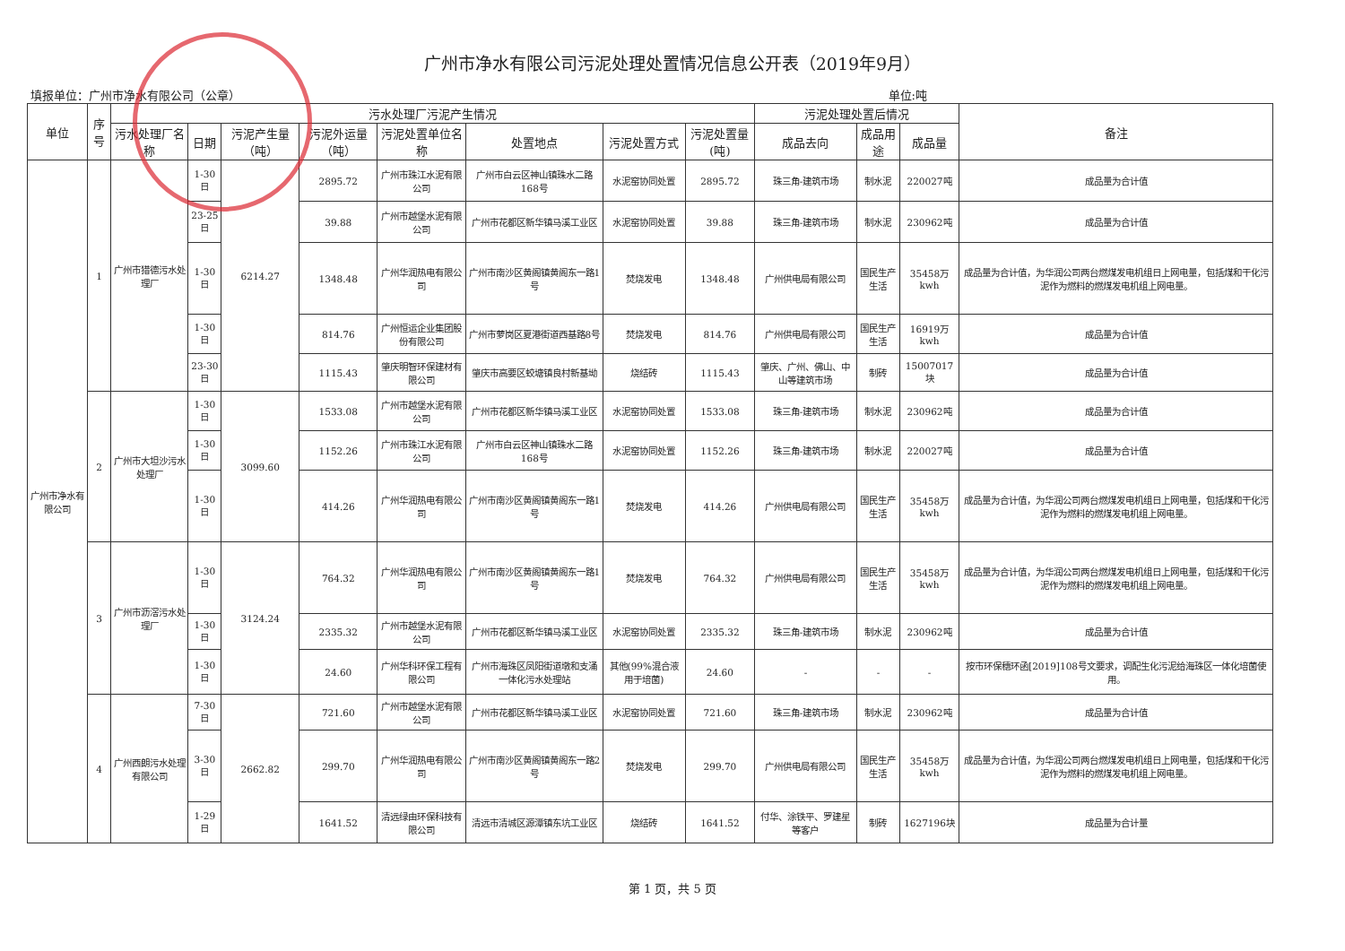广州市净水有限公司污泥处理处置情况信息公开表（2019年9月）
填报单位：广州市净水有限公司（公章） 单位:吨
| 单位 | 序号 | 污水处理厂污泥产生情况 | | | | | | | | 污泥处理处置后情况 | | | 备注 |
| --- | --- | --- | --- | --- | --- | --- | --- | --- | --- | --- | --- | --- | --- |
| | | 污水处理厂名称 | 日期 | 污泥产生量（吨） | 污泥外运量（吨） | 污泥处置单位名称 | 处置地点 | 污泥处置方式 | 污泥处置量(吨) | 成品去向 | 成品用途 | 成品量 | |
| 广州市净水有限公司 | 1 | 广州市猎德污水处理厂 | 1-30日 | 6214.27 | 2895.72 | 广州市珠江水泥有限公司 | 广州市白云区神山镇珠水二路168号 | 水泥窑协同处置 | 2895.72 | 珠三角-建筑市场 | 制水泥 | 220027吨 | 成品量为合计值 |
| | | | 23-25日 | | 39.88 | 广州市越堡水泥有限公司 | 广州市花都区新华镇马溪工业区 | 水泥窑协同处置 | 39.88 | 珠三角-建筑市场 | 制水泥 | 230962吨 | 成品量为合计值 |
| | | | 1-30日 | | 1348.48 | 广州华润热电有限公司 | 广州市南沙区黄阁镇黄阁东一路1号 | 焚烧发电 | 1348.48 | 广州供电局有限公司 | 国民生产生活 | 35458万kwh | 成品量为合计值，为华润公司两台燃煤发电机组日上网电量，包括煤和干化污泥作为燃料的燃煤发电机组上网电量。 |
| | | | 1-30日 | | 814.76 | 广州恒运企业集团股份有限公司 | 广州市萝岗区夏港街道西基路8号 | 焚烧发电 | 814.76 | 广州供电局有限公司 | 国民生产生活 | 16919万kwh | 成品量为合计值 |
| | | | 23-30日 | | 1115.43 | 肇庆明智环保建材有限公司 | 肇庆市高要区蛟塘镇良村新基坳 | 烧结砖 | 1115.43 | 肇庆、广州、佛山、中山等建筑市场 | 制砖 | 15007017块 | 成品量为合计值 |
| | 2 | 广州市大坦沙污水处理厂 | 1-30日 | 3099.60 | 1533.08 | 广州市越堡水泥有限公司 | 广州市花都区新华镇马溪工业区 | 水泥窑协同处置 | 1533.08 | 珠三角-建筑市场 | 制水泥 | 230962吨 | 成品量为合计值 |
| | | | 1-30日 | | 1152.26 | 广州市珠江水泥有限公司 | 广州市白云区神山镇珠水二路168号 | 水泥窑协同处置 | 1152.26 | 珠三角-建筑市场 | 制水泥 | 220027吨 | 成品量为合计值 |
| | | | 1-30日 | | 414.26 | 广州华润热电有限公司 | 广州市南沙区黄阁镇黄阁东一路1号 | 焚烧发电 | 414.26 | 广州供电局有限公司 | 国民生产生活 | 35458万kwh | 成品量为合计值，为华润公司两台燃煤发电机组日上网电量，包括煤和干化污泥作为燃料的燃煤发电机组上网电量。 |
| | 3 | 广州市沥滘污水处理厂 | 1-30日 | 3124.24 | 764.32 | 广州华润热电有限公司 | 广州市南沙区黄阁镇黄阁东一路1号 | 焚烧发电 | 764.32 | 广州供电局有限公司 | 国民生产生活 | 35458万kwh | 成品量为合计值，为华润公司两台燃煤发电机组日上网电量，包括煤和干化污泥作为燃料的燃煤发电机组上网电量。 |
| | | | 1-30日 | | 2335.32 | 广州市越堡水泥有限公司 | 广州市花都区新华镇马溪工业区 | 水泥窑协同处置 | 2335.32 | 珠三角-建筑市场 | 制水泥 | 230962吨 | 成品量为合计值 |
| | | | 1-30日 | | 24.60 | 广州华科环保工程有限公司 | 广州市海珠区凤阳街道墩和支涌一体化污水处理站 | 其他(99%混合液用于培菌) | 24.60 | - | - | - | 按市环保穗环函[2019]108号文要求，调配生化污泥给海珠区一体化培菌使用。 |
| | 4 | 广州西朗污水处理有限公司 | 7-30日 | 2662.82 | 721.60 | 广州市越堡水泥有限公司 | 广州市花都区新华镇马溪工业区 | 水泥窑协同处置 | 721.60 | 珠三角-建筑市场 | 制水泥 | 230962吨 | 成品量为合计值 |
| | | | 3-30日 | | 299.70 | 广州华润热电有限公司 | 广州市南沙区黄阁镇黄阁东一路2号 | 焚烧发电 | 299.70 | 广州供电局有限公司 | 国民生产生活 | 35458万kwh | 成品量为合计值，为华润公司两台燃煤发电机组日上网电量，包括煤和干化污泥作为燃料的燃煤发电机组上网电量。 |
| | | | 1-29日 | | 1641.52 | 清远绿由环保科技有限公司 | 清远市清城区源潭镇东坑工业区 | 烧结砖 | 1641.52 | 付华、涂铁平、罗建星等客户 | 制砖 | 1627196块 | 成品量为合计量 |
第 1 页，共 5 页